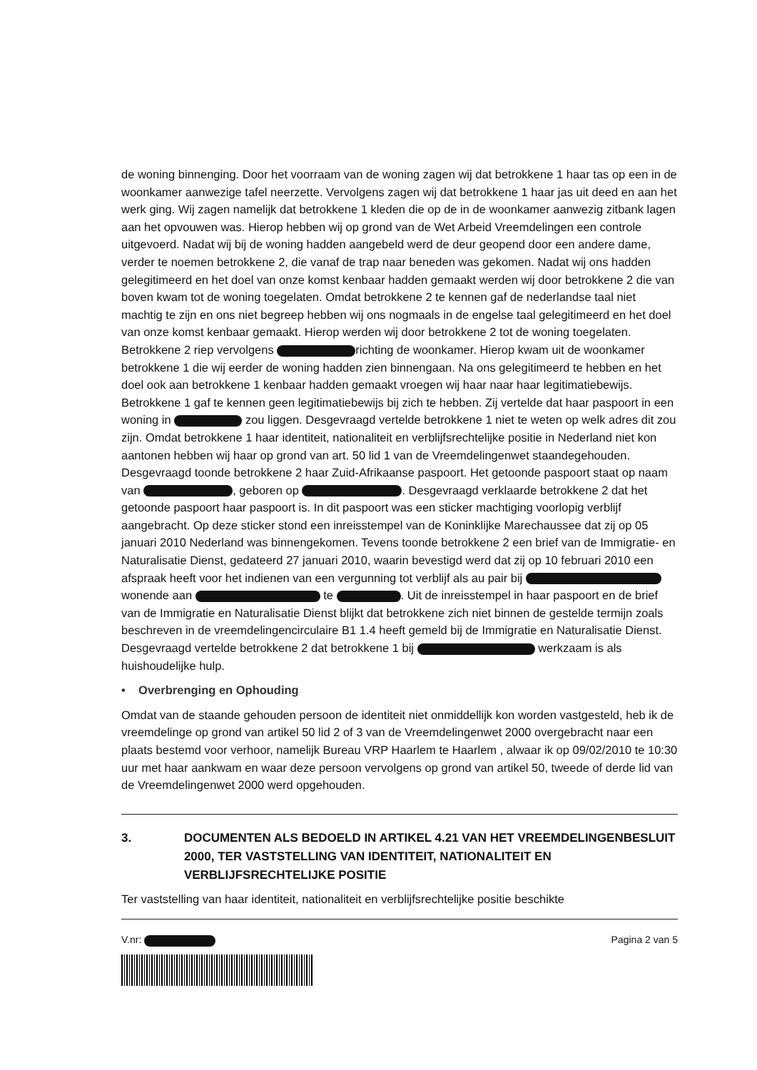de woning binnenging. Door het voorraam van de woning zagen wij dat betrokkene 1 haar tas op een in de woonkamer aanwezige tafel neerzette. Vervolgens zagen wij dat betrokkene 1 haar jas uit deed en aan het werk ging. Wij zagen namelijk dat betrokkene 1 kleden die op de in de woonkamer aanwezig zitbank lagen aan het opvouwen was. Hierop hebben wij op grond van de Wet Arbeid Vreemdelingen een controle uitgevoerd. Nadat wij bij de woning hadden aangebeld werd de deur geopend door een andere dame, verder te noemen betrokkene 2, die vanaf de trap naar beneden was gekomen. Nadat wij ons hadden gelegitimeerd en het doel van onze komst kenbaar hadden gemaakt werden wij door betrokkene 2 die van boven kwam tot de woning toegelaten. Omdat betrokkene 2 te kennen gaf de nederlandse taal niet machtig te zijn en ons niet begreep hebben wij ons nogmaals in de engelse taal gelegitimeerd en het doel van onze komst kenbaar gemaakt. Hierop werden wij door betrokkene 2 tot de woning toegelaten. Betrokkene 2 riep vervolgens richting de woonkamer. Hierop kwam uit de woonkamer betrokkene 1 die wij eerder de woning hadden zien binnengaan. Na ons gelegitimeerd te hebben en het doel ook aan betrokkene 1 kenbaar hadden gemaakt vroegen wij haar naar haar legitimatiebewijs. Betrokkene 1 gaf te kennen geen legitimatiebewijs bij zich te hebben. Zij vertelde dat haar paspoort in een woning in zou liggen. Desgevraagd vertelde betrokkene 1 niet te weten op welk adres dit zou zijn. Omdat betrokkene 1 haar identiteit, nationaliteit en verblijfsrechtelijke positie in Nederland niet kon aantonen hebben wij haar op grond van art. 50 lid 1 van de Vreemdelingenwet staandegehouden. Desgevraagd toonde betrokkene 2 haar Zuid-Afrikaanse paspoort. Het getoonde paspoort staat op naam van , geboren op . Desgevraagd verklaarde betrokkene 2 dat het getoonde paspoort haar paspoort is. In dit paspoort was een sticker machtiging voorlopig verblijf aangebracht. Op deze sticker stond een inreisstempel van de Koninklijke Marechaussee dat zij op 05 januari 2010 Nederland was binnengekomen. Tevens toonde betrokkene 2 een brief van de Immigratie- en Naturalisatie Dienst, gedateerd 27 januari 2010, waarin bevestigd werd dat zij op 10 februari 2010 een afspraak heeft voor het indienen van een vergunning tot verblijf als au pair bij wonende aan te . Uit de inreisstempel in haar paspoort en de brief van de Immigratie en Naturalisatie Dienst blijkt dat betrokkene zich niet binnen de gestelde termijn zoals beschreven in de vreemdelingencirculaire B1 1.4 heeft gemeld bij de Immigratie en Naturalisatie Dienst. Desgevraagd vertelde betrokkene 2 dat betrokkene 1 bij werkzaam is als huishoudelijke hulp.
• Overbrenging en Ophouding
Omdat van de staande gehouden persoon de identiteit niet onmiddellijk kon worden vastgesteld, heb ik de vreemdelinge op grond van artikel 50 lid 2 of 3 van de Vreemdelingenwet 2000 overgebracht naar een plaats bestemd voor verhoor, namelijk Bureau VRP Haarlem te Haarlem , alwaar ik op 09/02/2010 te 10:30 uur met haar aankwam en waar deze persoon vervolgens op grond van artikel 50, tweede of derde lid van de Vreemdelingenwet 2000 werd opgehouden.
3. DOCUMENTEN ALS BEDOELD IN ARTIKEL 4.21 VAN HET VREEMDELINGENBESLUIT 2000, TER VASTSTELLING VAN IDENTITEIT, NATIONALITEIT EN VERBLIJFSRECHTELIJKE POSITIE
Ter vaststelling van haar identiteit, nationaliteit en verblijfsrechtelijke positie beschikte
V.nr: Pagina 2 van 5